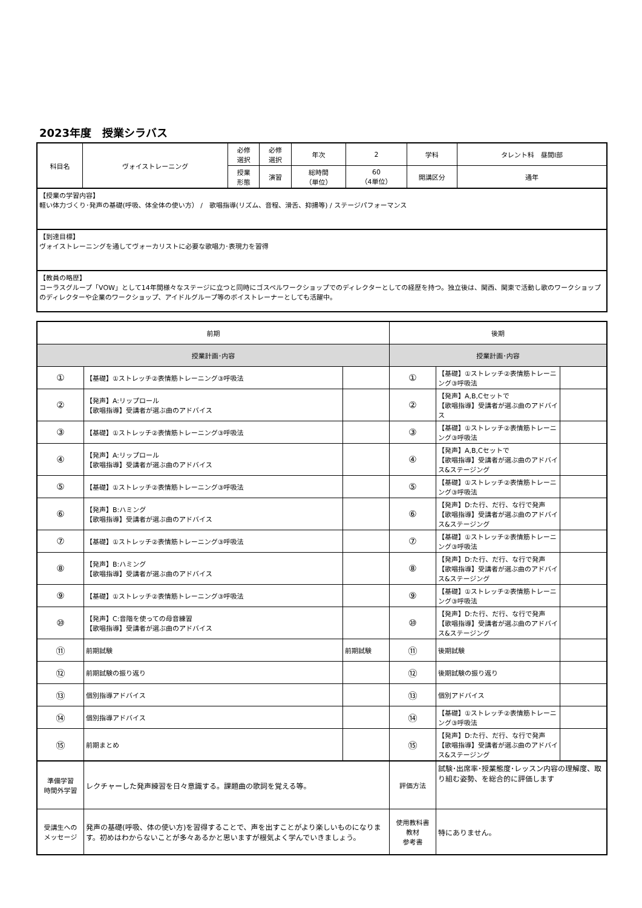2023年度　授業シラバス
| 科目名 | ヴォイストレーニング | 必修 選択 | 必修 選択 | 年次 | 2 | 学科 | タレント科 昼間Ⅰ部 |
| | | 授業 形態 | 演習 | 総時間 （単位） | 60 （4単位） | 開講区分 | 通年 |
| 【授業の学習内容】 軽い体力づくり･発声の基礎(呼吸、体全体の使い方） / 歌唱指導(リズム、音程、滑舌、抑揚等) / ステージパフォーマンス | | | | | | | |
| 【到達目標】 ヴォイストレーニングを通してヴォーカリストに必要な歌唱力･表現力を習得 | | | | | | | |
| 【教員の略歴】 コーラスグループ「VOW」として14年間様々なステージに立つと同時にゴスペルワークショップでのディレクターとしての経歴を持つ。独立後は、関西、関東で活動し歌のワークショップのディレクターや企業のワークショップ、アイドルグループ等のボイストレーナーとしても活躍中。 | | | | | | | |
| 前期 | | | 後期 | | |
| --- | --- | --- | --- | --- | --- |
| 授業計画･内容 | | | 授業計画･内容 | | |
| ① | 【基礎】①ストレッチ②表情筋トレーニング③呼吸法 | | ① | 【基礎】①ストレッチ②表情筋トレーニング③呼吸法 | |
| ② | 【発声】A:リップロール 【歌唱指導】受講者が選ぶ曲のアドバイス | | ② | 【発声】A,B,Cセットで 【歌唱指導】受講者が選ぶ曲のアドバイス | |
| ③ | 【基礎】①ストレッチ②表情筋トレーニング③呼吸法 | | ③ | 【基礎】①ストレッチ②表情筋トレーニング③呼吸法 | |
| ④ | 【発声】A:リップロール 【歌唱指導】受講者が選ぶ曲のアドバイス | | ④ | 【発声】A,B,Cセットで 【歌唱指導】受講者が選ぶ曲のアドバイス&ステージング | |
| ⑤ | 【基礎】①ストレッチ②表情筋トレーニング③呼吸法 | | ⑤ | 【基礎】①ストレッチ②表情筋トレーニング③呼吸法 | |
| ⑥ | 【発声】B:ハミング 【歌唱指導】受講者が選ぶ曲のアドバイス | | ⑥ | 【発声】D:た行、だ行、な行で発声 【歌唱指導】受講者が選ぶ曲のアドバイス&ステージング | |
| ⑦ | 【基礎】①ストレッチ②表情筋トレーニング③呼吸法 | | ⑦ | 【基礎】①ストレッチ②表情筋トレーニング③呼吸法 | |
| ⑧ | 【発声】B:ハミング 【歌唱指導】受講者が選ぶ曲のアドバイス | | ⑧ | 【発声】D:た行、だ行、な行で発声 【歌唱指導】受講者が選ぶ曲のアドバイス&ステージング | |
| ⑨ | 【基礎】①ストレッチ②表情筋トレーニング③呼吸法 | | ⑨ | 【基礎】①ストレッチ②表情筋トレーニング③呼吸法 | |
| ⑩ | 【発声】C:音階を使っての母音練習 【歌唱指導】受講者が選ぶ曲のアドバイス | | ⑩ | 【発声】D:た行、だ行、な行で発声 【歌唱指導】受講者が選ぶ曲のアドバイス&ステージング | |
| ⑪ | 前期試験 | 前期試験 | ⑪ | 後期試験 | |
| ⑫ | 前期試験の振り返り | | ⑫ | 後期試験の振り返り | |
| ⑬ | 個別指導アドバイス | | ⑬ | 個別アドバイス | |
| ⑭ | 個別指導アドバイス | | ⑭ | 【基礎】①ストレッチ②表情筋トレーニング③呼吸法 | |
| ⑮ | 前期まとめ | | ⑮ | 【発声】D:た行、だ行、な行で発声 【歌唱指導】受講者が選ぶ曲のアドバイス&ステージング | |
| 準備学習 時間外学習 | レクチャーした発声練習を日々意識する。課題曲の歌詞を覚える等。 | | 評価方法 | 試験･出席率･授業態度･レッスン内容の理解度、取り組む姿勢、を総合的に評価します | |
| 受講生への メッセージ | 発声の基礎(呼吸、体の使い方)を習得することで、声を出すことがより楽しいものになります。初めはわからないことが多々あるかと思いますが根気よく学んでいきましょう。 | | 使用教科書 教材 参考書 | 特にありません。 | |